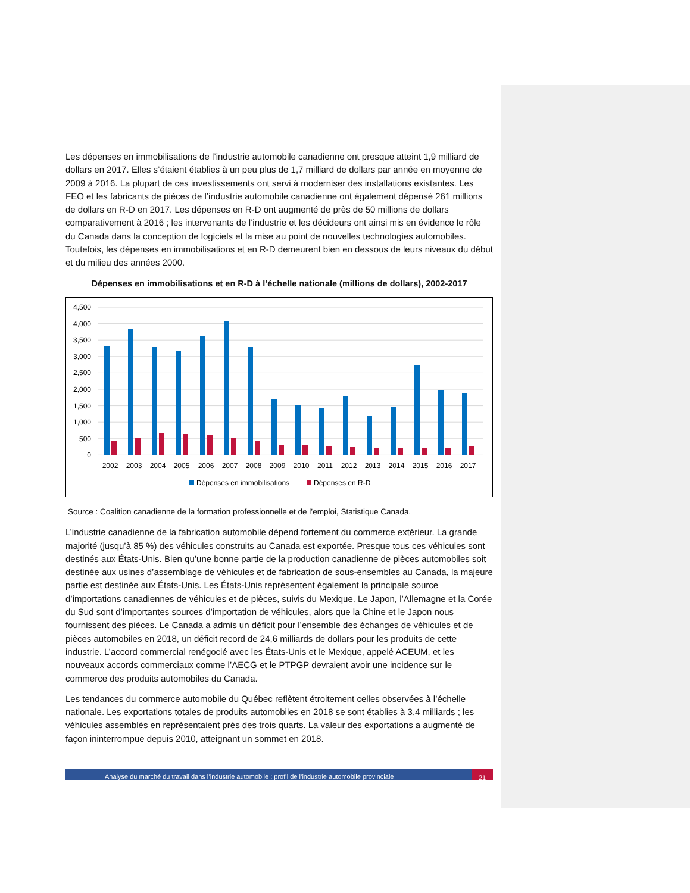Les dépenses en immobilisations de l’industrie automobile canadienne ont presque atteint 1,9 milliard de dollars en 2017. Elles s’étaient établies à un peu plus de 1,7 milliard de dollars par année en moyenne de 2009 à 2016. La plupart de ces investissements ont servi à moderniser des installations existantes. Les FEO et les fabricants de pièces de l’industrie automobile canadienne ont également dépensé 261 millions de dollars en R-D en 2017. Les dépenses en R-D ont augmenté de près de 50 millions de dollars comparativement à 2016 ; les intervenants de l’industrie et les décideurs ont ainsi mis en évidence le rôle du Canada dans la conception de logiciels et la mise au point de nouvelles technologies automobiles. Toutefois, les dépenses en immobilisations et en R-D demeurent bien en dessous de leurs niveaux du début et du milieu des années 2000.
Dépenses en immobilisations et en R-D à l’échelle nationale (millions de dollars), 2002-2017
4,500
4,000
3,500
3,000
2,500
2,000
1,500
1,000
500
0
2002
2003
2004
2005
2006
2007
2008
2009
2010
2011
2012
2013
2014
2015
2016
2017
Dépenses en immobilisations
Dépenses en R-D
Source : Coalition canadienne de la formation professionnelle et de l’emploi, Statistique Canada.
L’industrie canadienne de la fabrication automobile dépend fortement du commerce extérieur. La grande majorité (jusqu’à 85 %) des véhicules construits au Canada est exportée. Presque tous ces véhicules sont destinés aux États-Unis. Bien qu’une bonne partie de la production canadienne de pièces automobiles soit destinée aux usines d’assemblage de véhicules et de fabrication de sous-ensembles au Canada, la majeure partie est destinée aux États-Unis. Les États-Unis représentent également la principale source d’importations canadiennes de véhicules et de pièces, suivis du Mexique. Le Japon, l’Allemagne et la Corée du Sud sont d’importantes sources d’importation de véhicules, alors que la Chine et le Japon nous fournissent des pièces. Le Canada a admis un déficit pour l’ensemble des échanges de véhicules et de pièces automobiles en 2018, un déficit record de 24,6 milliards de dollars pour les produits de cette industrie. L’accord commercial renégocié avec les États-Unis et le Mexique, appelé ACEUM, et les nouveaux accords commerciaux comme l’AECG et le PTPGP devraient avoir une incidence sur le commerce des produits automobiles du Canada.
Les tendances du commerce automobile du Québec reflètent étroitement celles observées à l’échelle nationale. Les exportations totales de produits automobiles en 2018 se sont établies à 3,4 milliards ; les véhicules assemblés en représentaient près des trois quarts. La valeur des exportations a augmenté de façon ininterrompue depuis 2010, atteignant un sommet en 2018.
Analyse du marché du travail dans l’industrie automobile : profil de l’industrie automobile provinciale
21